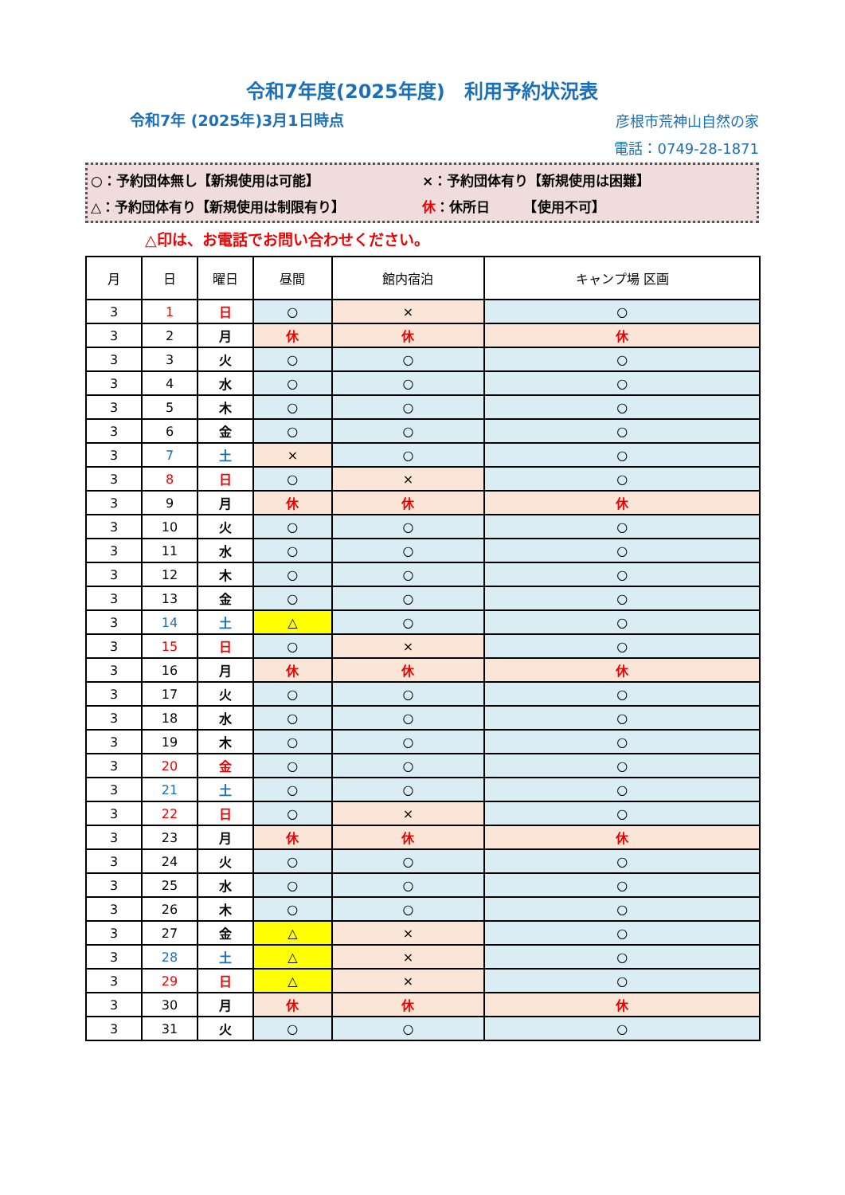令和7年度(2025年度)　利用予約状況表
令和7年 (2025年)3月1日時点
彦根市荒神山自然の家
電話：0749-28-1871
○：予約団体無し【新規使用は可能】 ×：予約団体有り【新規使用は困難】
△：予約団体有り【新規使用は制限有り】 休：休所日　　　【使用不可】
△印は、お電話でお問い合わせください。
| 月 | 日 | 曜日 | 昼間 | 館内宿泊 | キャンプ場 区画 |
| --- | --- | --- | --- | --- | --- |
| 3 | 1 | 日 | ○ | × | ○ |
| 3 | 2 | 月 | 休 | 休 | 休 |
| 3 | 3 | 火 | ○ | ○ | ○ |
| 3 | 4 | 水 | ○ | ○ | ○ |
| 3 | 5 | 木 | ○ | ○ | ○ |
| 3 | 6 | 金 | ○ | ○ | ○ |
| 3 | 7 | 土 | × | ○ | ○ |
| 3 | 8 | 日 | ○ | × | ○ |
| 3 | 9 | 月 | 休 | 休 | 休 |
| 3 | 10 | 火 | ○ | ○ | ○ |
| 3 | 11 | 水 | ○ | ○ | ○ |
| 3 | 12 | 木 | ○ | ○ | ○ |
| 3 | 13 | 金 | ○ | ○ | ○ |
| 3 | 14 | 土 | △ | ○ | ○ |
| 3 | 15 | 日 | ○ | × | ○ |
| 3 | 16 | 月 | 休 | 休 | 休 |
| 3 | 17 | 火 | ○ | ○ | ○ |
| 3 | 18 | 水 | ○ | ○ | ○ |
| 3 | 19 | 木 | ○ | ○ | ○ |
| 3 | 20 | 金 | ○ | ○ | ○ |
| 3 | 21 | 土 | ○ | ○ | ○ |
| 3 | 22 | 日 | ○ | × | ○ |
| 3 | 23 | 月 | 休 | 休 | 休 |
| 3 | 24 | 火 | ○ | ○ | ○ |
| 3 | 25 | 水 | ○ | ○ | ○ |
| 3 | 26 | 木 | ○ | ○ | ○ |
| 3 | 27 | 金 | △ | × | ○ |
| 3 | 28 | 土 | △ | × | ○ |
| 3 | 29 | 日 | △ | × | ○ |
| 3 | 30 | 月 | 休 | 休 | 休 |
| 3 | 31 | 火 | ○ | ○ | ○ |